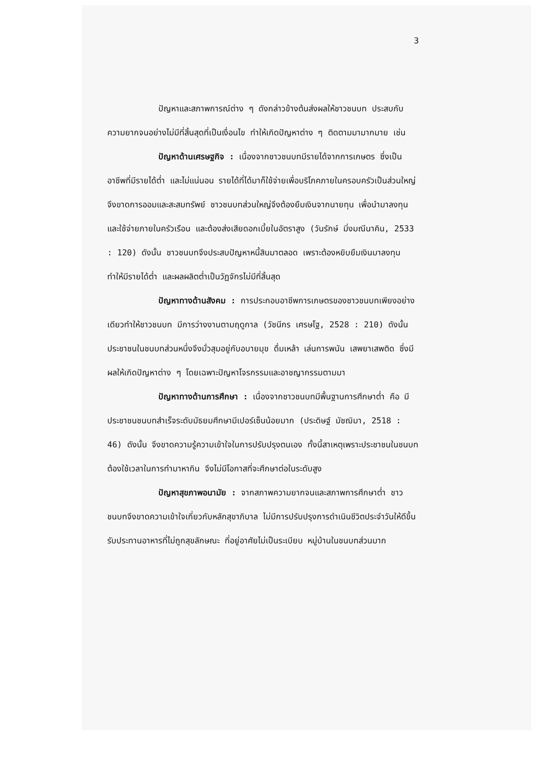3
ปัญหาและสภาพการณ์ต่าง ๆ ดังกล่าวข้างต้นส่งผลให้ชาวชนบท ประสบกับความยากจนอย่างไม่มีที่สิ้นสุดที่เป็นเงื่อนไข ทำให้เกิดปัญหาต่าง ๆ ติดตามมามากมาย เช่น
ปัญหาด้านเศรษฐกิจ : เนื่องจากชาวชนบทมีรายได้จากการเกษตร ซึ่งเป็นอาชีพที่มีรายได้ต่ำ และไม่แน่นอน รายได้ที่ได้มาก็ใช้จ่ายเพื่อบริโภคภายในครอบครัวเป็นส่วนใหญ่ จึงขาดการออมและสะสมทรัพย์ ชาวชนบทส่วนใหญ่จึงต้องยืมเงินจากนายทุน เพื่อนำมาลงทุน และใช้จ่ายภายในครัวเรือน และต้องส่งเสียดอกเบี้ยในอัตราสูง (วันรักษ์ มิ่งมณีนาคิน, 2533 : 120) ดังนั้น ชาวชนบทจึงประสบปัญหาหนี้สินมาตลอด เพราะต้องหยิบยืมเงินมาลงทุน ทำให้มีรายได้ต่ำ และผลผลิตต่ำเป็นวัฏจักรไม่มีที่สิ้นสุด
ปัญหาทางด้านสังคม : การประกอบอาชีพการเกษตรของชาวชนบทเพียงอย่างเดียวทำให้ชาวชนบท มีการว่างงานตามฤดูกาล (วัชนีกร เศรษโฐ, 2528 : 210) ดังนั้น ประชาชนในชนบทส่วนหนึ่งจึงมั่วสุมอยู่กับอบายมุข ดื่มเหล้า เล่นการพนัน เสพยาเสพติด ซึ่งมีผลให้เกิดปัญหาต่าง ๆ โดยเฉพาะปัญหาโจรกรรมและอาชญากรรมตามมา
ปัญหาทางด้านการศึกษา : เนื่องจากชาวชนบทมีพื้นฐานการศึกษาต่ำ คือ มีประชาชนชนบทสำเร็จระดับมัธยมศึกษามีเปอร์เซ็นน้อยมาก (ประดิษฐ์ มัชฌิมา, 2518 : 46) ดังนั้น จึงขาดความรู้ความเข้าใจในการปรับปรุงตนเอง ทั้งนี้สาเหตุเพราะประชาชนในชนบทต้องใช้เวลาในการทำมาหากิน จึงไม่มีโอกาสที่จะศึกษาต่อในระดับสูง
ปัญหาสุขภาพอนามัย : จากสภาพความยากจนและสภาพการศึกษาต่ำ ชาวชนบทจึงขาดความเข้าใจเกี่ยวกับหลักสุขาภิบาล ไม่มีการปรับปรุงการดำเนินชีวิตประจำวันให้ดีขึ้น รับประทานอาหารที่ไม่ถูกสุขลักษณะ ที่อยู่อาศัยไม่เป็นระเบียบ หมู่บ้านในชนบทส่วนมาก